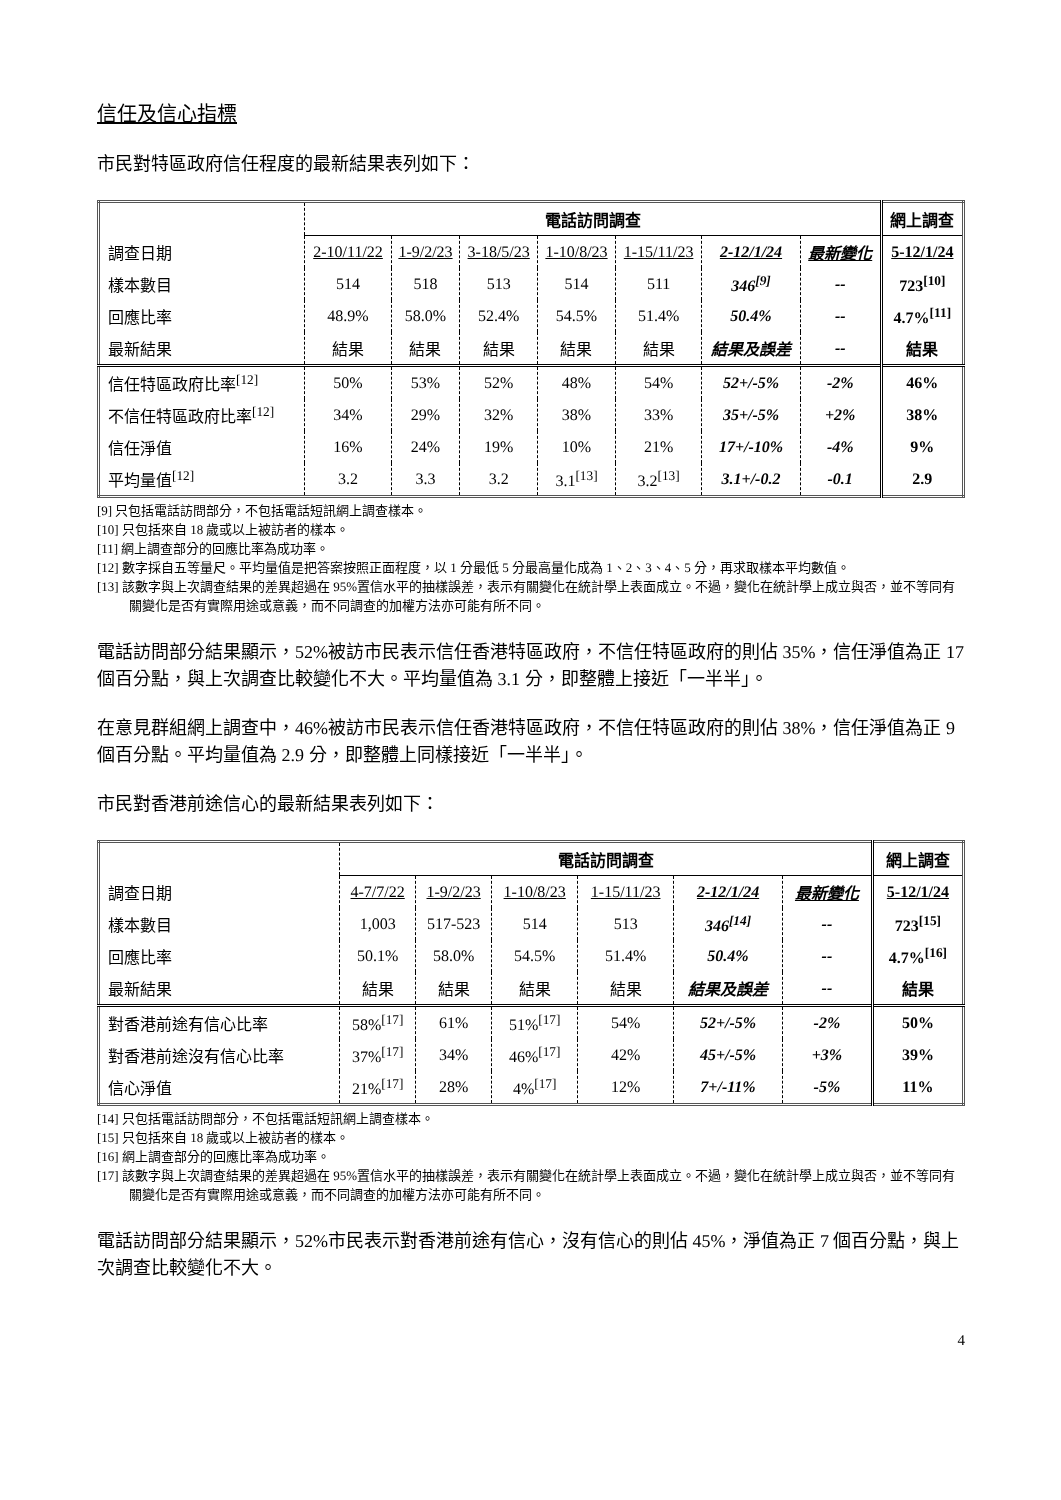信任及信心指標
市民對特區政府信任程度的最新結果表列如下：
| | 電話訪問調查 | | | | | | | 網上調查 |
| --- | --- | --- | --- | --- | --- | --- | --- | --- |
| 調查日期 | 2-10/11/22 | 1-9/2/23 | 3-18/5/23 | 1-10/8/23 | 1-15/11/23 | 2-12/1/24 | 最新變化 | 5-12/1/24 |
| 樣本數目 | 514 | 518 | 513 | 514 | 511 | 346<sup>[9]</sup> | -- | 723<sup>[10]</sup> |
| 回應比率 | 48.9% | 58.0% | 52.4% | 54.5% | 51.4% | 50.4% | -- | 4.7%<sup>[11]</sup> |
| 最新結果 | 結果 | 結果 | 結果 | 結果 | 結果 | 結果及誤差 | -- | 結果 |
| 信任特區政府比率<sup>[12]</sup> | 50% | 53% | 52% | 48% | 54% | 52+/-5% | -2% | 46% |
| 不信任特區政府比率<sup>[12]</sup> | 34% | 29% | 32% | 38% | 33% | 35+/-5% | +2% | 38% |
| 信任淨值 | 16% | 24% | 19% | 10% | 21% | 17+/-10% | -4% | 9% |
| 平均量值<sup>[12]</sup> | 3.2 | 3.3 | 3.2 | 3.1<sup>[13]</sup> | 3.2<sup>[13]</sup> | 3.1+/-0.2 | -0.1 | 2.9 |
[9] 只包括電話訪問部分，不包括電話短訊網上調查樣本。
[10] 只包括來自 18 歲或以上被訪者的樣本。
[11] 網上調查部分的回應比率為成功率。
[12] 數字採自五等量尺。平均量值是把答案按照正面程度，以 1 分最低 5 分最高量化成為 1、2、3、4、5 分，再求取樣本平均數值。
[13] 該數字與上次調查結果的差異超過在 95%置信水平的抽樣誤差，表示有關變化在統計學上表面成立。不過，變化在統計學上成立與否，並不等同有關變化是否有實際用途或意義，而不同調查的加權方法亦可能有所不同。
電話訪問部分結果顯示，52%被訪市民表示信任香港特區政府，不信任特區政府的則佔 35%，信任淨值為正 17 個百分點，與上次調查比較變化不大。平均量值為 3.1 分，即整體上接近「一半半」。
在意見群組網上調查中，46%被訪市民表示信任香港特區政府，不信任特區政府的則佔 38%，信任淨值為正 9 個百分點。平均量值為 2.9 分，即整體上同樣接近「一半半」。
市民對香港前途信心的最新結果表列如下：
| | 電話訪問調查 | | | | | | 網上調查 |
| --- | --- | --- | --- | --- | --- | --- | --- |
| 調查日期 | 4-7/7/22 | 1-9/2/23 | 1-10/8/23 | 1-15/11/23 | 2-12/1/24 | 最新變化 | 5-12/1/24 |
| 樣本數目 | 1,003 | 517-523 | 514 | 513 | 346<sup>[14]</sup> | -- | 723<sup>[15]</sup> |
| 回應比率 | 50.1% | 58.0% | 54.5% | 51.4% | 50.4% | -- | 4.7%<sup>[16]</sup> |
| 最新結果 | 結果 | 結果 | 結果 | 結果 | 結果及誤差 | -- | 結果 |
| 對香港前途有信心比率 | 58%<sup>[17]</sup> | 61% | 51%<sup>[17]</sup> | 54% | 52+/-5% | -2% | 50% |
| 對香港前途沒有信心比率 | 37%<sup>[17]</sup> | 34% | 46%<sup>[17]</sup> | 42% | 45+/-5% | +3% | 39% |
| 信心淨值 | 21%<sup>[17]</sup> | 28% | 4%<sup>[17]</sup> | 12% | 7+/-11% | -5% | 11% |
[14] 只包括電話訪問部分，不包括電話短訊網上調查樣本。
[15] 只包括來自 18 歲或以上被訪者的樣本。
[16] 網上調查部分的回應比率為成功率。
[17] 該數字與上次調查結果的差異超過在 95%置信水平的抽樣誤差，表示有關變化在統計學上表面成立。不過，變化在統計學上成立與否，並不等同有關變化是否有實際用途或意義，而不同調查的加權方法亦可能有所不同。
電話訪問部分結果顯示，52%市民表示對香港前途有信心，沒有信心的則佔 45%，淨值為正 7 個百分點，與上次調查比較變化不大。
4